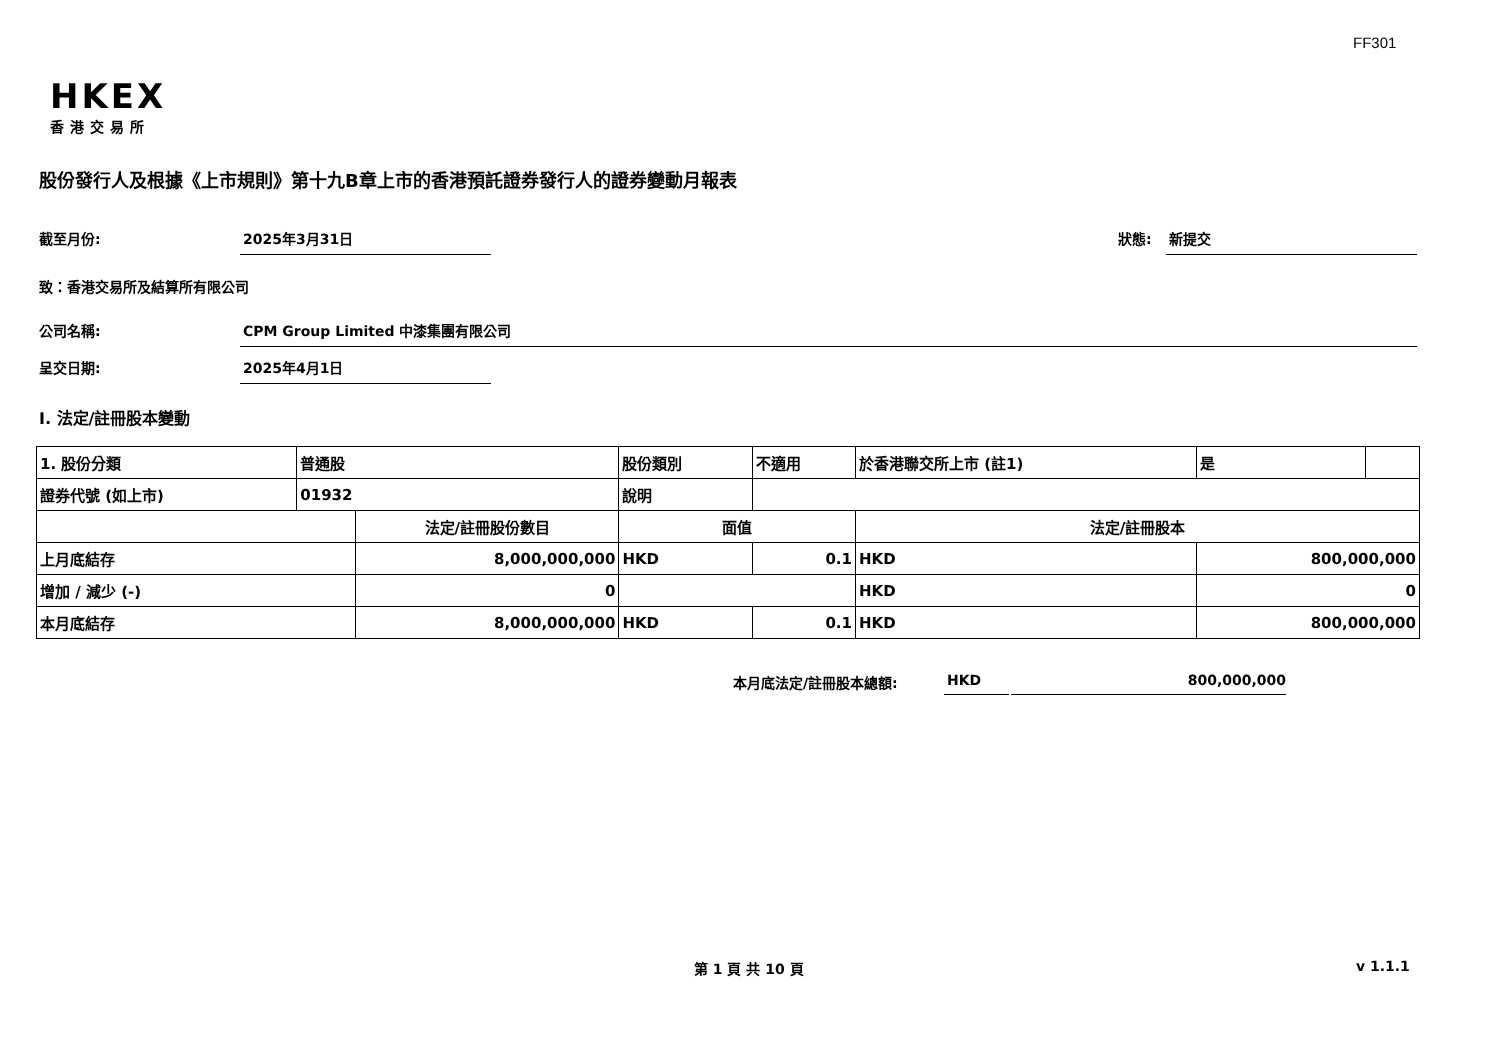FF301
HKEX
香港交易所
股份發行人及根據《上市規則》第十九B章上市的香港預託證券發行人的證券變動月報表
截至月份: 2025年3月31日 狀態: 新提交
致：香港交易所及結算所有限公司
公司名稱: CPM Group Limited 中漆集團有限公司
呈交日期: 2025年4月1日
I. 法定/註冊股本變動
| 1. 股份分類 | 普通股 | | 股份類別 | | 不適用 | 於香港聯交所上市 (註1) | | 是 | |
| 證券代號 (如上市) | 01932 | | 說明 | | | | | | |
| | | 法定/註冊股份數目 | | 面值 | | 法定/註冊股本 | | | |
| 上月底結存 | | 8,000,000,000 | | HKD | 0.1 | HKD | 800,000,000 | | |
| 增加 / 減少 (-) | | 0 | | | | HKD | 0 | | |
| 本月底結存 | | 8,000,000,000 | | HKD | 0.1 | HKD | 800,000,000 | | |
本月底法定/註冊股本總額: HKD 800,000,000
第 1 頁 共 10 頁 v 1.1.1